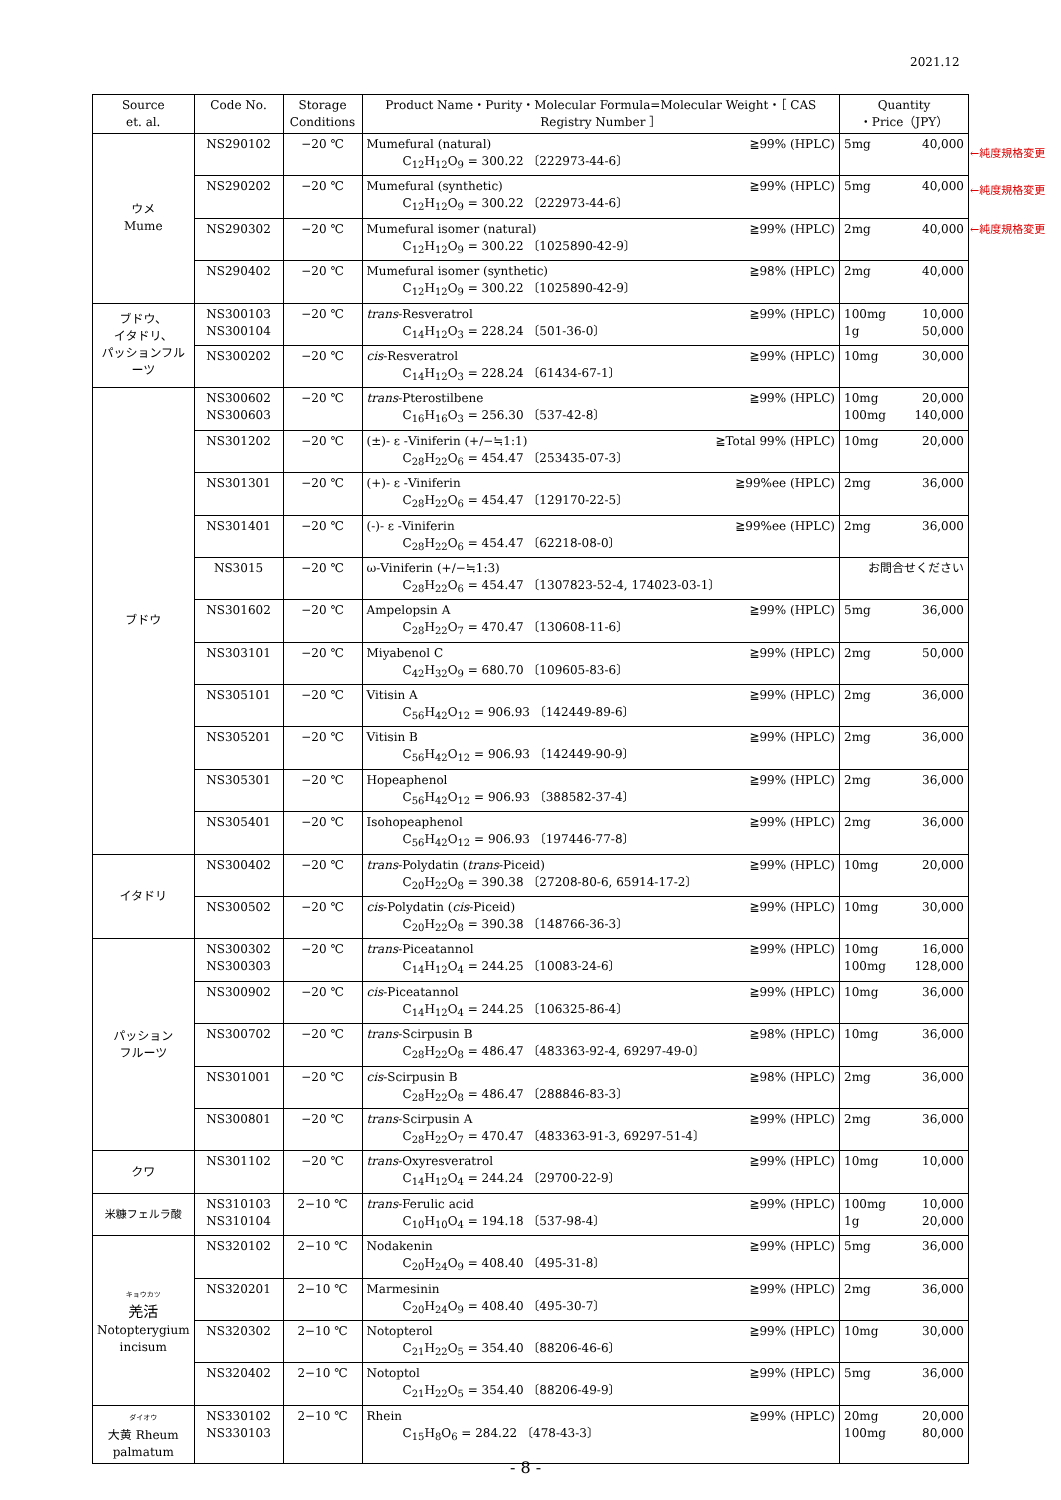2021.12
| Source et. al. | Code No. | Storage Conditions | Product Name・Purity・Molecular Formula=Molecular Weight・［ CAS Registry Number ］ | Quantity ・Price（JPY） |
| --- | --- | --- | --- | --- |
| ウメ Mume | NS290102 | −20 ℃ | Mumefural (natural) ≧99% (HPLC) C<sub>12</sub>H<sub>12</sub>O<sub>9</sub> = 300.22 〔222973-44-6〕 | 5mg 40,000 |
| | NS290202 | −20 ℃ | Mumefural (synthetic) ≧99% (HPLC) C<sub>12</sub>H<sub>12</sub>O<sub>9</sub> = 300.22 〔222973-44-6〕 | 5mg 40,000 |
| | NS290302 | −20 ℃ | Mumefural isomer (natural) ≧99% (HPLC) C<sub>12</sub>H<sub>12</sub>O<sub>9</sub> = 300.22 〔1025890-42-9〕 | 2mg 40,000 |
| | NS290402 | −20 ℃ | Mumefural isomer (synthetic) ≧98% (HPLC) C<sub>12</sub>H<sub>12</sub>O<sub>9</sub> = 300.22 〔1025890-42-9〕 | 2mg 40,000 |
| ブドウ、 イタドリ、 パッションフルーツ | NS300103 NS300104 | −20 ℃ | trans -Resveratrol ≧99% (HPLC) C<sub>14</sub>H<sub>12</sub>O<sub>3</sub> = 228.24 〔501-36-0〕 | 100mg 10,000 1g 50,000 |
| | NS300202 | −20 ℃ | cis -Resveratrol ≧99% (HPLC) C<sub>14</sub>H<sub>12</sub>O<sub>3</sub> = 228.24 〔61434-67-1〕 | 10mg 30,000 |
| ブドウ | NS300602 NS300603 | −20 ℃ | trans -Pterostilbene ≧99% (HPLC) C<sub>16</sub>H<sub>16</sub>O<sub>3</sub> = 256.30 〔537-42-8〕 | 10mg 20,000 100mg 140,000 |
| | NS301202 | −20 ℃ | (±)- ε -Viniferin (+/−≒1:1) ≧Total 99% (HPLC) C<sub>28</sub>H<sub>22</sub>O<sub>6</sub> = 454.47 〔253435-07-3〕 | 10mg 20,000 |
| | NS301301 | −20 ℃ | (+)- ε -Viniferin ≧99%ee (HPLC) C<sub>28</sub>H<sub>22</sub>O<sub>6</sub> = 454.47 〔129170-22-5〕 | 2mg 36,000 |
| | NS301401 | −20 ℃ | (-)- ε -Viniferin ≧99%ee (HPLC) C<sub>28</sub>H<sub>22</sub>O<sub>6</sub> = 454.47 〔62218-08-0〕 | 2mg 36,000 |
| | NS3015 | −20 ℃ | ω-Viniferin (+/−≒1:3) C<sub>28</sub>H<sub>22</sub>O<sub>6</sub> = 454.47 〔1307823-52-4, 174023-03-1〕 | お問合せください |
| | NS301602 | −20 ℃ | Ampelopsin A ≧99% (HPLC) C<sub>28</sub>H<sub>22</sub>O<sub>7</sub> = 470.47 〔130608-11-6〕 | 5mg 36,000 |
| | NS303101 | −20 ℃ | Miyabenol C ≧99% (HPLC) C<sub>42</sub>H<sub>32</sub>O<sub>9</sub> = 680.70 〔109605-83-6〕 | 2mg 50,000 |
| | NS305101 | −20 ℃ | Vitisin A ≧99% (HPLC) C<sub>56</sub>H<sub>42</sub>O<sub>12</sub> = 906.93 〔142449-89-6〕 | 2mg 36,000 |
| | NS305201 | −20 ℃ | Vitisin B ≧99% (HPLC) C<sub>56</sub>H<sub>42</sub>O<sub>12</sub> = 906.93 〔142449-90-9〕 | 2mg 36,000 |
| | NS305301 | −20 ℃ | Hopeaphenol ≧99% (HPLC) C<sub>56</sub>H<sub>42</sub>O<sub>12</sub> = 906.93 〔388582-37-4〕 | 2mg 36,000 |
| | NS305401 | −20 ℃ | Isohopeaphenol ≧99% (HPLC) C<sub>56</sub>H<sub>42</sub>O<sub>12</sub> = 906.93 〔197446-77-8〕 | 2mg 36,000 |
| イタドリ | NS300402 | −20 ℃ | trans -Polydatin ( trans -Piceid) ≧99% (HPLC) C<sub>20</sub>H<sub>22</sub>O<sub>8</sub> = 390.38 〔27208-80-6, 65914-17-2〕 | 10mg 20,000 |
| | NS300502 | −20 ℃ | cis -Polydatin ( cis -Piceid) ≧99% (HPLC) C<sub>20</sub>H<sub>22</sub>O<sub>8</sub> = 390.38 〔148766-36-3〕 | 10mg 30,000 |
| パッション フルーツ | NS300302 NS300303 | −20 ℃ | trans -Piceatannol ≧99% (HPLC) C<sub>14</sub>H<sub>12</sub>O<sub>4</sub> = 244.25 〔10083-24-6〕 | 10mg 16,000 100mg 128,000 |
| | NS300902 | −20 ℃ | cis -Piceatannol ≧99% (HPLC) C<sub>14</sub>H<sub>12</sub>O<sub>4</sub> = 244.25 〔106325-86-4〕 | 10mg 36,000 |
| | NS300702 | −20 ℃ | trans -Scirpusin B ≧98% (HPLC) C<sub>28</sub>H<sub>22</sub>O<sub>8</sub> = 486.47 〔483363-92-4, 69297-49-0〕 | 10mg 36,000 |
| | NS301001 | −20 ℃ | cis -Scirpusin B ≧98% (HPLC) C<sub>28</sub>H<sub>22</sub>O<sub>8</sub> = 486.47 〔288846-83-3〕 | 2mg 36,000 |
| | NS300801 | −20 ℃ | trans -Scirpusin A ≧99% (HPLC) C<sub>28</sub>H<sub>22</sub>O<sub>7</sub> = 470.47 〔483363-91-3, 69297-51-4〕 | 2mg 36,000 |
| クワ | NS301102 | −20 ℃ | trans -Oxyresveratrol ≧99% (HPLC) C<sub>14</sub>H<sub>12</sub>O<sub>4</sub> = 244.24 〔29700-22-9〕 | 10mg 10,000 |
| 米糠フェルラ酸 | NS310103 NS310104 | 2−10 ℃ | trans -Ferulic acid ≧99% (HPLC) C<sub>10</sub>H<sub>10</sub>O<sub>4</sub> = 194.18 〔537-98-4〕 | 100mg 10,000 1g 20,000 |
| キョウカツ 羌活 Notopterygium incisum | NS320102 | 2−10 ℃ | Nodakenin ≧99% (HPLC) C<sub>20</sub>H<sub>24</sub>O<sub>9</sub> = 408.40 〔495-31-8〕 | 5mg 36,000 |
| | NS320201 | 2−10 ℃ | Marmesinin ≧99% (HPLC) C<sub>20</sub>H<sub>24</sub>O<sub>9</sub> = 408.40 〔495-30-7〕 | 2mg 36,000 |
| | NS320302 | 2−10 ℃ | Notopterol ≧99% (HPLC) C<sub>21</sub>H<sub>22</sub>O<sub>5</sub> = 354.40 〔88206-46-6〕 | 10mg 30,000 |
| | NS320402 | 2−10 ℃ | Notoptol ≧99% (HPLC) C<sub>21</sub>H<sub>22</sub>O<sub>5</sub> = 354.40 〔88206-49-9〕 | 5mg 36,000 |
| ダイオウ 大黄 Rheum palmatum | NS330102 NS330103 | 2−10 ℃ | Rhein ≧99% (HPLC) C<sub>15</sub>H<sub>8</sub>O<sub>6</sub> = 284.22 〔478-43-3〕 | 20mg 20,000 100mg 80,000 |
←純度規格変更
←純度規格変更
←純度規格変更
- 8 -